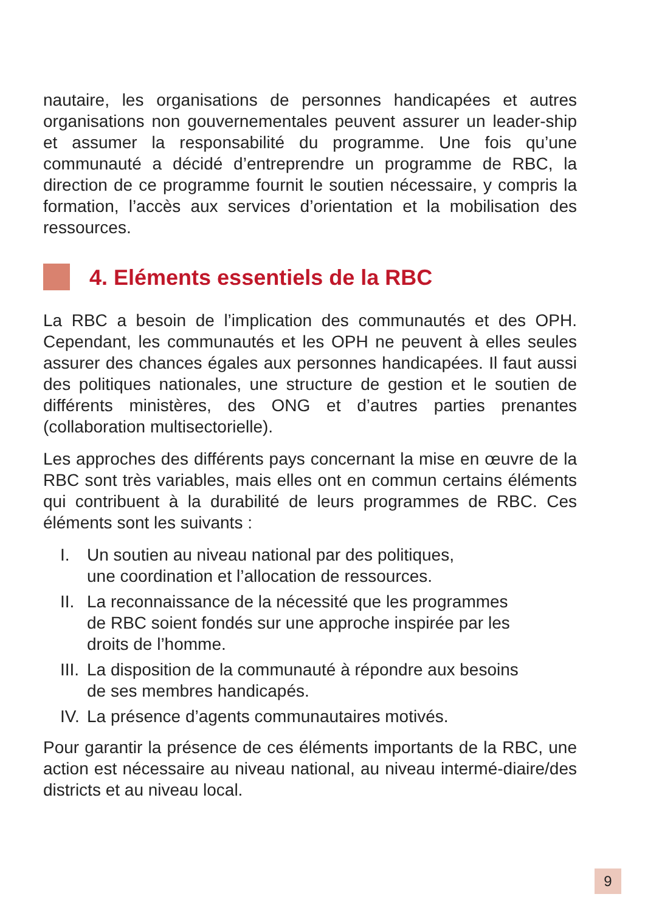nautaire, les organisations de personnes handicapées et autres organisations non gouvernementales peuvent assurer un leader-ship et assumer la responsabilité du programme. Une fois qu’une communauté a décidé d’entreprendre un programme de RBC, la direction de ce programme fournit le soutien nécessaire, y compris la formation, l’accès aux services d’orientation et la mobilisation des ressources.
4. Eléments essentiels de la RBC
La RBC a besoin de l’implication des communautés et des OPH. Cependant, les communautés et les OPH ne peuvent à elles seules assurer des chances égales aux personnes handicapées. Il faut aussi des politiques nationales, une structure de gestion et le soutien de différents ministères, des ONG et d’autres parties prenantes (collaboration multisectorielle).
Les approches des différents pays concernant la mise en œuvre de la RBC sont très variables, mais elles ont en commun certains éléments qui contribuent à la durabilité de leurs programmes de RBC. Ces éléments sont les suivants :
I. Un soutien au niveau national par des politiques,
une coordination et l’allocation de ressources.
II. La reconnaissance de la nécessité que les programmes
de RBC soient fondés sur une approche inspirée par les
droits de l’homme.
III. La disposition de la communauté à répondre aux besoins
de ses membres handicapés.
IV. La présence d’agents communautaires motivés.
Pour garantir la présence de ces éléments importants de la RBC, une action est nécessaire au niveau national, au niveau intermé-diaire/des districts et au niveau local.
9